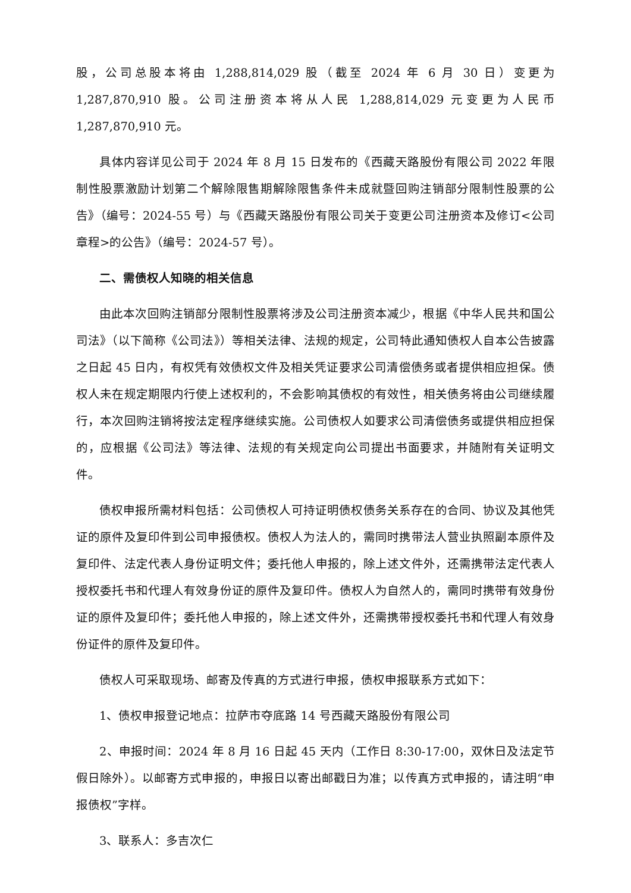股，公司总股本将由 1,288,814,029 股（截至 2024 年 6 月 30 日）变更为 1,287,870,910 股。公司注册资本将从人民 1,288,814,029 元变更为人民币 1,287,870,910 元。
具体内容详见公司于 2024 年 8 月 15 日发布的《西藏天路股份有限公司 2022 年限制性股票激励计划第二个解除限售期解除限售条件未成就暨回购注销部分限制性股票的公告》（编号：2024-55 号）与《西藏天路股份有限公司关于变更公司注册资本及修订<公司章程>的公告》（编号：2024-57 号）。
二、需债权人知晓的相关信息
由此本次回购注销部分限制性股票将涉及公司注册资本减少，根据《中华人民共和国公司法》（以下简称《公司法》）等相关法律、法规的规定，公司特此通知债权人自本公告披露之日起 45 日内，有权凭有效债权文件及相关凭证要求公司清偿债务或者提供相应担保。债权人未在规定期限内行使上述权利的，不会影响其债权的有效性，相关债务将由公司继续履行，本次回购注销将按法定程序继续实施。公司债权人如要求公司清偿债务或提供相应担保的，应根据《公司法》等法律、法规的有关规定向公司提出书面要求，并随附有关证明文件。
债权申报所需材料包括：公司债权人可持证明债权债务关系存在的合同、协议及其他凭证的原件及复印件到公司申报债权。债权人为法人的，需同时携带法人营业执照副本原件及复印件、法定代表人身份证明文件；委托他人申报的，除上述文件外，还需携带法定代表人授权委托书和代理人有效身份证的原件及复印件。债权人为自然人的，需同时携带有效身份证的原件及复印件；委托他人申报的，除上述文件外，还需携带授权委托书和代理人有效身份证件的原件及复印件。
债权人可采取现场、邮寄及传真的方式进行申报，债权申报联系方式如下：
1、债权申报登记地点：拉萨市夺底路 14 号西藏天路股份有限公司
2、申报时间：2024 年 8 月 16 日起 45 天内（工作日 8:30-17:00，双休日及法定节假日除外）。以邮寄方式申报的，申报日以寄出邮戳日为准；以传真方式申报的，请注明“申报债权”字样。
3、联系人：多吉次仁